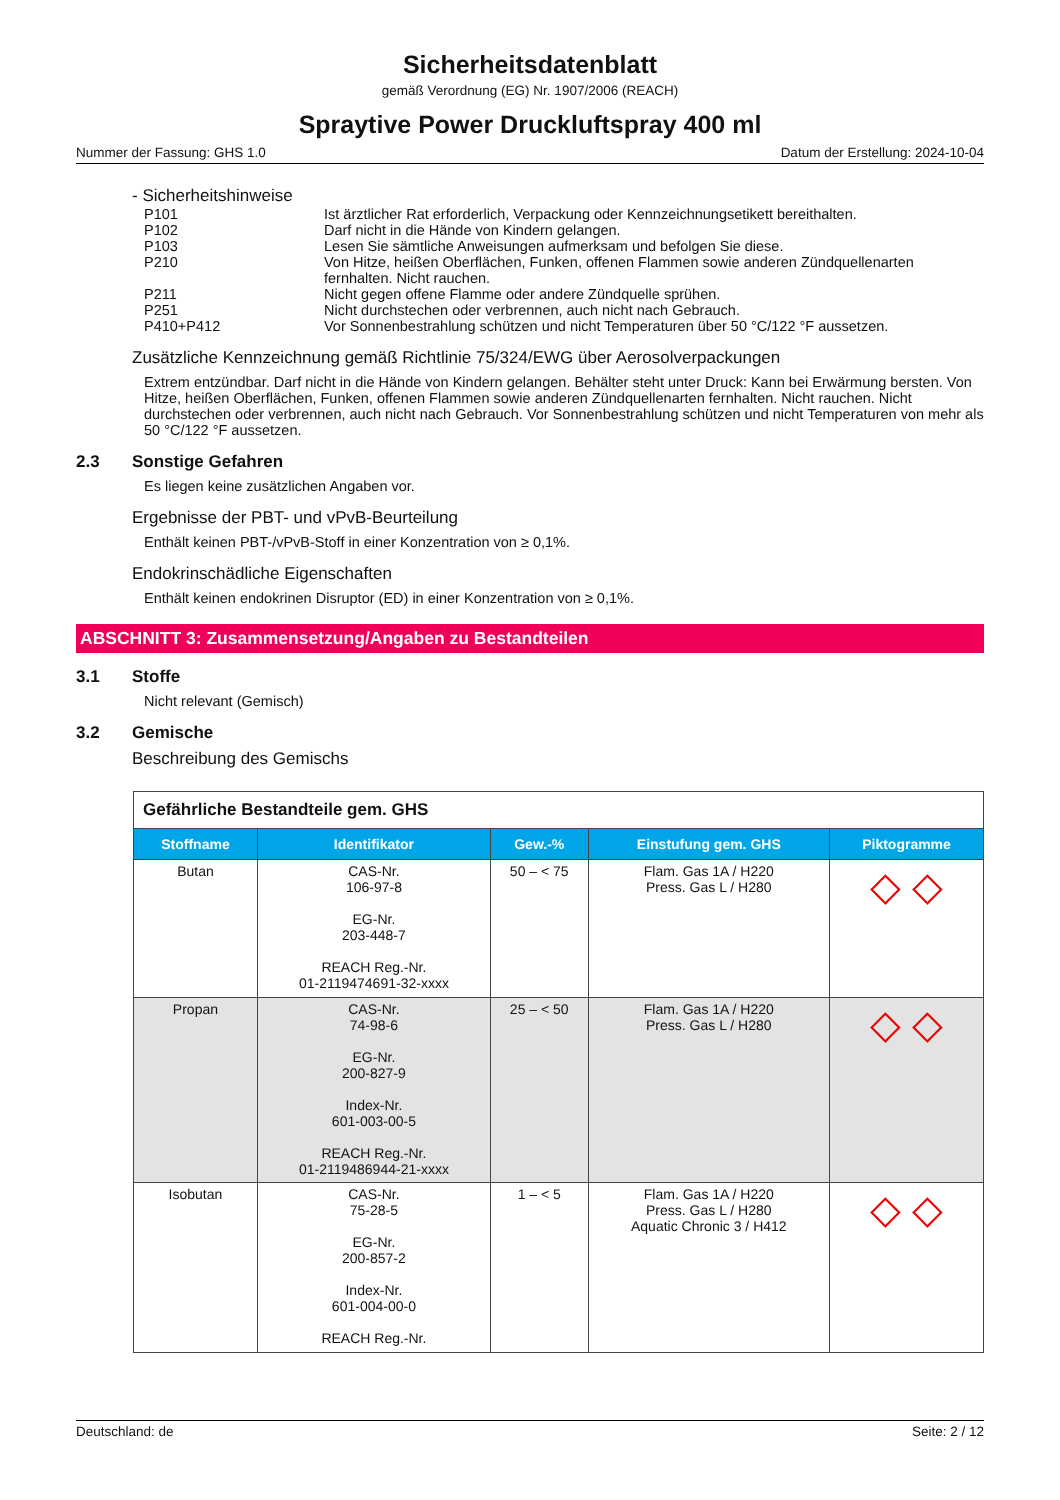Sicherheitsdatenblatt
gemäß Verordnung (EG) Nr. 1907/2006 (REACH)
Spraytive Power Druckluftspray 400 ml
Nummer der Fassung: GHS 1.0 Datum der Erstellung: 2024-10-04
- Sicherheitshinweise
P101 Ist ärztlicher Rat erforderlich, Verpackung oder Kennzeichnungsetikett bereithalten.
P102 Darf nicht in die Hände von Kindern gelangen.
P103 Lesen Sie sämtliche Anweisungen aufmerksam und befolgen Sie diese.
P210 Von Hitze, heißen Oberflächen, Funken, offenen Flammen sowie anderen Zündquellenarten fernhalten. Nicht rauchen.
P211 Nicht gegen offene Flamme oder andere Zündquelle sprühen.
P251 Nicht durchstechen oder verbrennen, auch nicht nach Gebrauch.
P410+P412 Vor Sonnenbestrahlung schützen und nicht Temperaturen über 50 °C/122 °F aussetzen.
Zusätzliche Kennzeichnung gemäß Richtlinie 75/324/EWG über Aerosolverpackungen
Extrem entzündbar. Darf nicht in die Hände von Kindern gelangen. Behälter steht unter Druck: Kann bei Erwärmung bersten. Von Hitze, heißen Oberflächen, Funken, offenen Flammen sowie anderen Zündquellenarten fernhalten. Nicht rauchen. Nicht durchstechen oder verbrennen, auch nicht nach Gebrauch. Vor Sonnenbestrahlung schützen und nicht Temperaturen von mehr als 50 °C/122 °F aussetzen.
2.3 Sonstige Gefahren
Es liegen keine zusätzlichen Angaben vor.
Ergebnisse der PBT- und vPvB-Beurteilung
Enthält keinen PBT-/vPvB-Stoff in einer Konzentration von ≥ 0,1%.
Endokrinschädliche Eigenschaften
Enthält keinen endokrinen Disruptor (ED) in einer Konzentration von ≥ 0,1%.
ABSCHNITT 3: Zusammensetzung/Angaben zu Bestandteilen
3.1 Stoffe
Nicht relevant (Gemisch)
3.2 Gemische
Beschreibung des Gemischs
| Gefährliche Bestandteile gem. GHS | | | | |
| Stoffname | Identifikator | Gew.-% | Einstufung gem. GHS | Piktogramme |
| Butan | CAS-Nr. 106-97-8 EG-Nr. 203-448-7 REACH Reg.-Nr. 01-2119474691-32-xxxx | 50 – < 75 | Flam. Gas 1A / H220 Press. Gas L / H280 | ◇ ◇ |
| Propan | CAS-Nr. 74-98-6 EG-Nr. 200-827-9 Index-Nr. 601-003-00-5 REACH Reg.-Nr. 01-2119486944-21-xxxx | 25 – < 50 | Flam. Gas 1A / H220 Press. Gas L / H280 | ◇ ◇ |
| Isobutan | CAS-Nr. 75-28-5 EG-Nr. 200-857-2 Index-Nr. 601-004-00-0 REACH Reg.-Nr. | 1 – < 5 | Flam. Gas 1A / H220 Press. Gas L / H280 Aquatic Chronic 3 / H412 | ◇ ◇ |
Deutschland: de Seite: 2 / 12